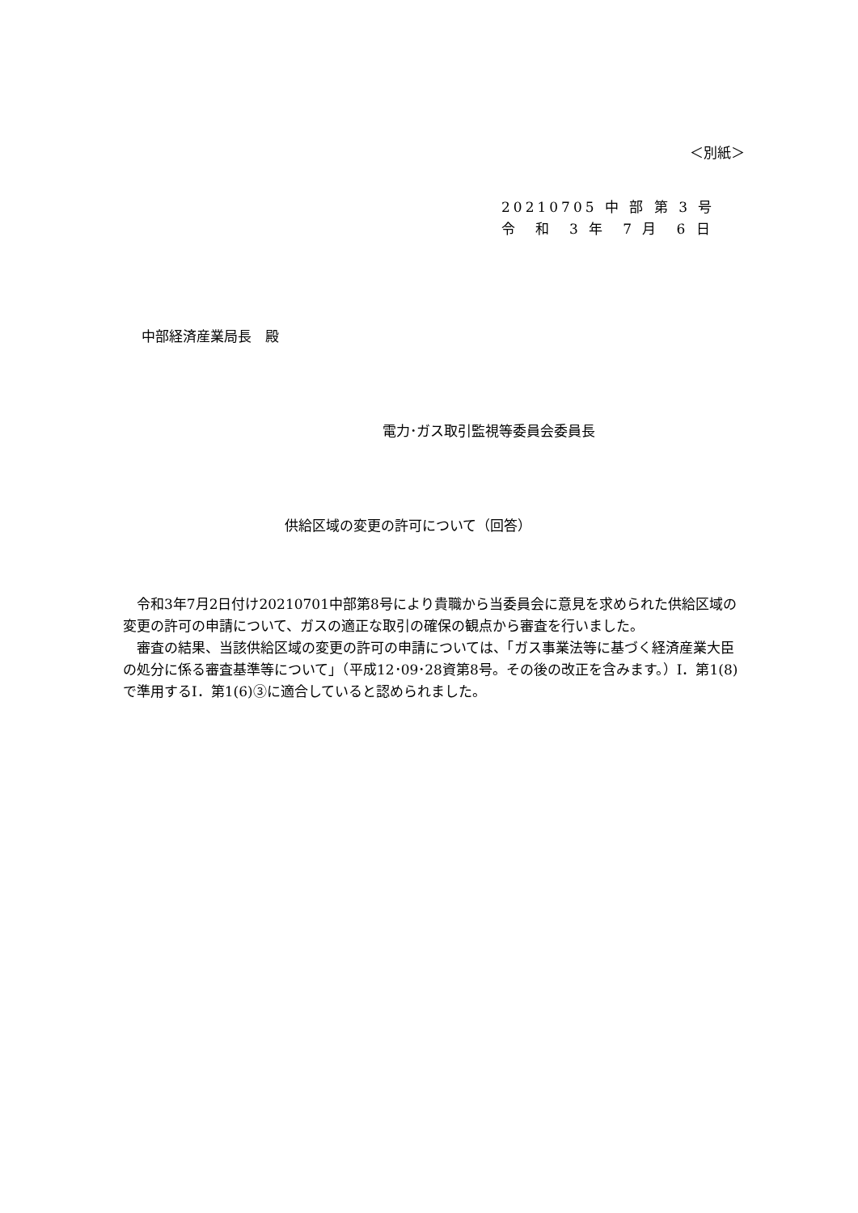＜別紙＞
20210705 中 部 第 3 号
令　和　3 年　7 月　6 日
中部経済産業局長　殿
電力･ガス取引監視等委員会委員長
供給区域の変更の許可について（回答）
　令和3年7月2日付け20210701中部第8号により貴職から当委員会に意見を求められた供給区域の変更の許可の申請について、ガスの適正な取引の確保の観点から審査を行いました。
　審査の結果、当該供給区域の変更の許可の申請については、「ガス事業法等に基づく経済産業大臣の処分に係る審査基準等について」（平成12･09･28資第8号。その後の改正を含みます。）Ⅰ．第1(8)で準用するⅠ．第1(6)③に適合していると認められました。